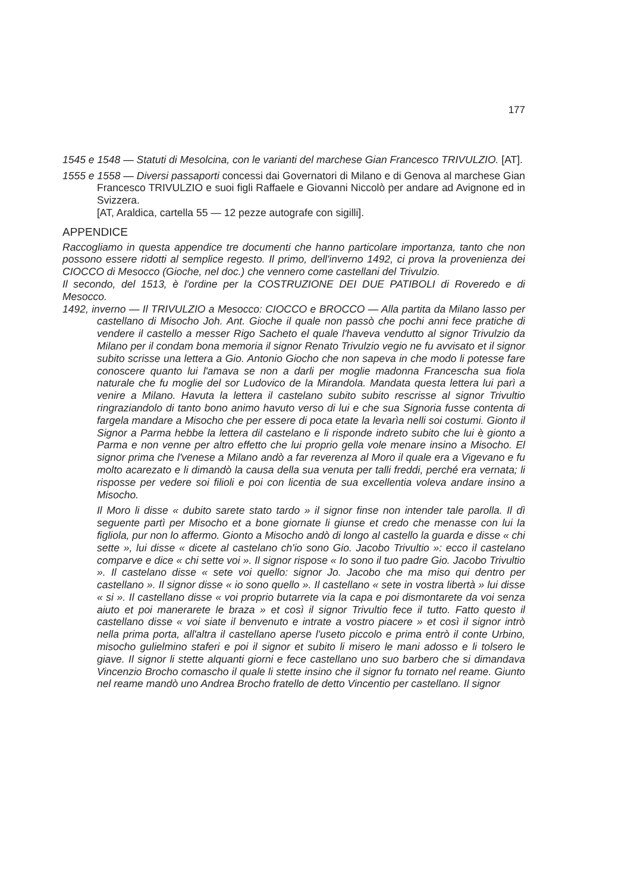177
1545 e 1548 — Statuti di Mesolcina, con le varianti del marchese Gian Francesco TRIVULZIO. [AT].
1555 e 1558 — Diversi passaporti concessi dai Governatori di Milano e di Genova al marchese Gian Francesco TRIVULZIO e suoi figli Raffaele e Giovanni Niccolò per andare ad Avignone ed in Svizzera.
[AT, Araldica, cartella 55 — 12 pezze autografe con sigilli].
APPENDICE
Raccogliamo in questa appendice tre documenti che hanno particolare importanza, tanto che non possono essere ridotti al semplice regesto. Il primo, dell'inverno 1492, ci prova la provenienza dei CIOCCO di Mesocco (Gioche, nel doc.) che vennero come castellani del Trivulzio.
Il secondo, del 1513, è l'ordine per la COSTRUZIONE DEI DUE PATIBOLI di Roveredo e di Mesocco.
1492, inverno — Il TRIVULZIO a Mesocco: CIOCCO e BROCCO — Alla partita da Milano lasso per castellano di Misocho Joh. Ant. Gioche il quale non passò che pochi anni fece pratiche di vendere il castello a messer Rigo Sacheto el quale l'haveva vendutto al signor Trivulzio da Milano per il condam bona memoria il signor Renato Trivulzio vegio ne fu avvisato et il signor subito scrisse una lettera a Gio. Antonio Giocho che non sapeva in che modo li potesse fare conoscere quanto lui l'amava se non a darli per moglie madonna Francescha sua fiola naturale che fu moglie del sor Ludovico de la Mirandola. Mandata questa lettera lui parì a venire a Milano. Havuta la lettera il castelano subito subito rescrisse al signor Trivultio ringraziandolo di tanto bono animo havuto verso di lui e che sua Signoria fusse contenta di fargela mandare a Misocho che per essere di poca etate la levarìa nelli soi costumi. Gionto il Signor a Parma hebbe la lettera dil castelano e li risponde indreto subito che lui è gionto a Parma e non venne per altro effetto che lui proprio gella vole menare insino a Misocho. El signor prima che l'venese a Milano andò a far reverenza al Moro il quale era a Vigevano e fu molto acarezato e li dimandò la causa della sua venuta per talli freddi, perché era vernata; li risposse per vedere soi filioli e poi con licentia de sua excellentia voleva andare insino a Misocho.
Il Moro li disse « dubito sarete stato tardo » il signor finse non intender tale parolla. Il dì seguente partì per Misocho et a bone giornate li giunse et credo che menasse con lui la figliola, pur non lo affermo. Gionto a Misocho andò di longo al castello la guarda e disse « chi sette », lui disse « dicete al castelano ch'io sono Gio. Jacobo Trivultio »: ecco il castelano comparve e dice « chi sette voi ». Il signor rispose « Io sono il tuo padre Gio. Jacobo Trivultio ». Il castelano disse « sete voi quello: signor Jo. Jacobo che ma miso qui dentro per castellano ». Il signor disse « io sono quello ». Il castellano « sete in vostra libertà » lui disse « si ». Il castellano disse « voi proprio butarrete via la capa e poi dismontarete da voi senza aiuto et poi manerarete le braza » et così il signor Trivultio fece il tutto. Fatto questo il castellano disse « voi siate il benvenuto e intrate a vostro piacere » et così il signor intrò nella prima porta, all'altra il castellano aperse l'useto piccolo e prima entrò il conte Urbino, misocho gulielmino staferi e poi il signor et subito li misero le mani adosso e li tolsero le giave. Il signor li stette alquanti giorni e fece castellano uno suo barbero che si dimandava Vincenzio Brocho comascho il quale li stette insino che il signor fu tornato nel reame. Giunto nel reame mandò uno Andrea Brocho fratello de detto Vincentio per castellano. Il signor